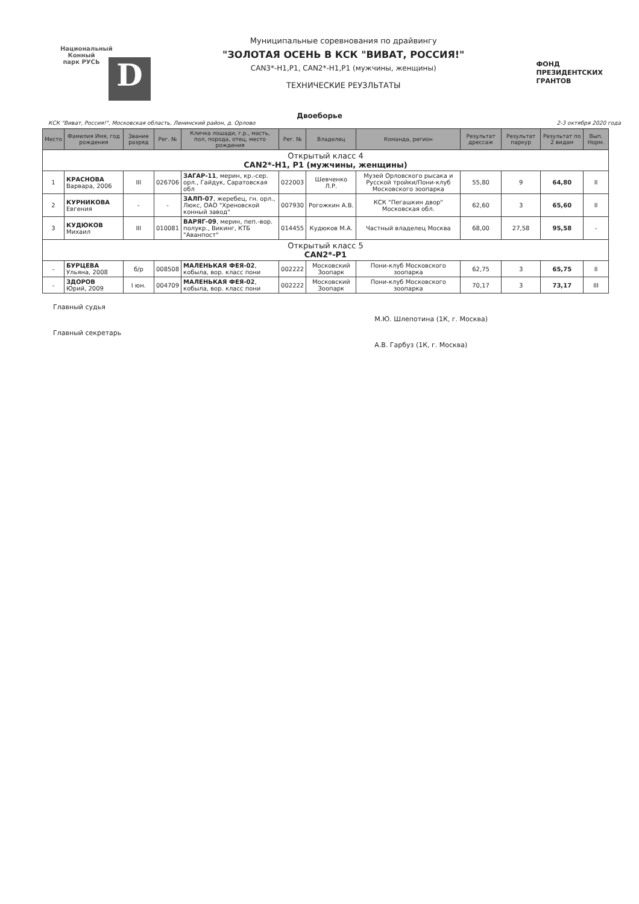Национальный Конный парк РУСЬ
D
Муниципальные соревнования по драйвингу
"ЗОЛОТАЯ ОСЕНЬ В КСК "ВИВАТ, РОССИЯ!"
CAN3*-H1,P1, CAN2*-H1,P1 (мужчины, женщины)
ТЕХНИЧЕСКИЕ РЕУЗЛЬТАТЫ
ФОНД
ПРЕЗИДЕНТСКИХ
ГРАНТОВ
Двоеборье
КСК "Виват, Россия!", Московская область, Ленинский район, д. Орлово 2-3 октября 2020 года
| Место | Фамилия Имя, год рождения | Звание разряд | Рег. № | Кличка лошади, г.р., масть, пол, порода, отец, место рождения | Рег. № | Владелец | Команда, регион | Результат дрессаж | Результат паркур | Результат по 2 видам | Вып. Норм. |
| --- | --- | --- | --- | --- | --- | --- | --- | --- | --- | --- | --- |
| Открытый класс 4 CAN2*-H1, P1 (мужчины, женщины) | | | | | | | | | | | |
| 1 | КРАСНОВА Варвара, 2006 | III | 026706 | ЗАГАР-11 , мерин, кр.-сер. орл., Гайдук, Саратовская обл | 022003 | Шевченко Л.Р. | Музей Орловского рысака и Русской тройки/Пони-клуб Московского зоопарка | 55,80 | 9 | 64,80 | II |
| 2 | КУРНИКОВА Евгения | - | - | ЗАЛП-07 , жеребец, гн. орл., Люкс, ОАО "Хреновской конный завод" | 007930 | Рогожкин А.В. | КСК "Пегашкин двор" Московская обл. | 62,60 | 3 | 65,60 | II |
| 3 | КУДЮКОВ Михаил | III | 010081 | ВАРЯГ-09 , мерин, пеп.-вор. полукр., Викинг, КТБ "Аванпост" | 014455 | Кудюков М.А. | Частный владелец Москва | 68,00 | 27,58 | 95,58 | - |
| Открытый класс 5 CAN2*-P1 | | | | | | | | | | | |
| - | БУРЦЕВА Ульяна, 2008 | б/р | 008508 | МАЛЕНЬКАЯ ФЕЯ-02 , кобыла, вор. класс пони | 002222 | Московский Зоопарк | Пони-клуб Московского зоопарка | 62,75 | 3 | 65,75 | II |
| - | ЗДОРОВ Юрий, 2009 | I юн. | 004709 | МАЛЕНЬКАЯ ФЕЯ-02 , кобыла, вор. класс пони | 002222 | Московский Зоопарк | Пони-клуб Московского зоопарка | 70,17 | 3 | 73,17 | III |
Главный судья
Главный секретарь
М.Ю. Шлепотина (1К, г. Москва)
А.В. Гарбуз (1К, г. Москва)